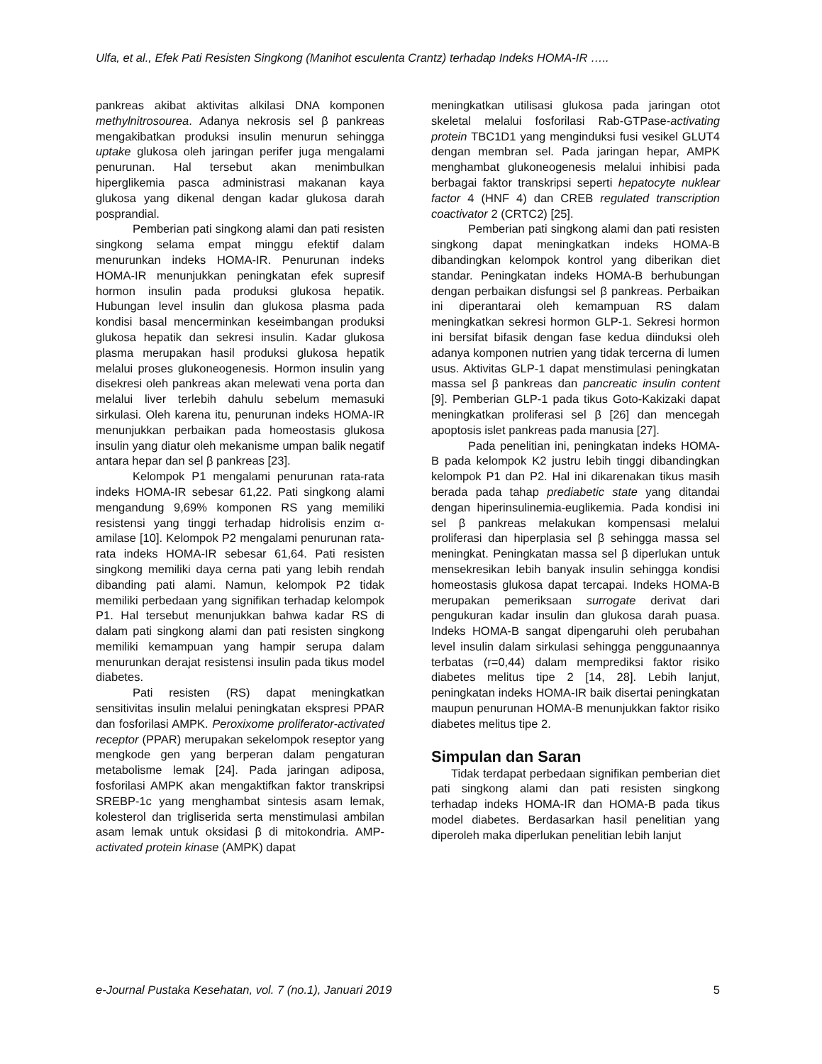Ulfa, et al., Efek Pati Resisten Singkong (Manihot esculenta Crantz) terhadap Indeks HOMA-IR …..
pankreas akibat aktivitas alkilasi DNA komponen methylnitrosourea. Adanya nekrosis sel β pankreas mengakibatkan produksi insulin menurun sehingga uptake glukosa oleh jaringan perifer juga mengalami penurunan. Hal tersebut akan menimbulkan hiperglikemia pasca administrasi makanan kaya glukosa yang dikenal dengan kadar glukosa darah posprandial.
Pemberian pati singkong alami dan pati resisten singkong selama empat minggu efektif dalam menurunkan indeks HOMA-IR. Penurunan indeks HOMA-IR menunjukkan peningkatan efek supresif hormon insulin pada produksi glukosa hepatik. Hubungan level insulin dan glukosa plasma pada kondisi basal mencerminkan keseimbangan produksi glukosa hepatik dan sekresi insulin. Kadar glukosa plasma merupakan hasil produksi glukosa hepatik melalui proses glukoneogenesis. Hormon insulin yang disekresi oleh pankreas akan melewati vena porta dan melalui liver terlebih dahulu sebelum memasuki sirkulasi. Oleh karena itu, penurunan indeks HOMA-IR menunjukkan perbaikan pada homeostasis glukosa insulin yang diatur oleh mekanisme umpan balik negatif antara hepar dan sel β pankreas [23].
Kelompok P1 mengalami penurunan rata-rata indeks HOMA-IR sebesar 61,22. Pati singkong alami mengandung 9,69% komponen RS yang memiliki resistensi yang tinggi terhadap hidrolisis enzim α-amilase [10]. Kelompok P2 mengalami penurunan rata-rata indeks HOMA-IR sebesar 61,64. Pati resisten singkong memiliki daya cerna pati yang lebih rendah dibanding pati alami. Namun, kelompok P2 tidak memiliki perbedaan yang signifikan terhadap kelompok P1. Hal tersebut menunjukkan bahwa kadar RS di dalam pati singkong alami dan pati resisten singkong memiliki kemampuan yang hampir serupa dalam menurunkan derajat resistensi insulin pada tikus model diabetes.
Pati resisten (RS) dapat meningkatkan sensitivitas insulin melalui peningkatan ekspresi PPAR dan fosforilasi AMPK. Peroxixome proliferator-activated receptor (PPAR) merupakan sekelompok reseptor yang mengkode gen yang berperan dalam pengaturan metabolisme lemak [24]. Pada jaringan adiposa, fosforilasi AMPK akan mengaktifkan faktor transkripsi SREBP-1c yang menghambat sintesis asam lemak, kolesterol dan trigliserida serta menstimulasi ambilan asam lemak untuk oksidasi β di mitokondria. AMP-activated protein kinase (AMPK) dapat
meningkatkan utilisasi glukosa pada jaringan otot skeletal melalui fosforilasi Rab-GTPase-activating protein TBC1D1 yang menginduksi fusi vesikel GLUT4 dengan membran sel. Pada jaringan hepar, AMPK menghambat glukoneogenesis melalui inhibisi pada berbagai faktor transkripsi seperti hepatocyte nuklear factor 4 (HNF 4) dan CREB regulated transcription coactivator 2 (CRTC2) [25].
Pemberian pati singkong alami dan pati resisten singkong dapat meningkatkan indeks HOMA-B dibandingkan kelompok kontrol yang diberikan diet standar. Peningkatan indeks HOMA-B berhubungan dengan perbaikan disfungsi sel β pankreas. Perbaikan ini diperantarai oleh kemampuan RS dalam meningkatkan sekresi hormon GLP-1. Sekresi hormon ini bersifat bifasik dengan fase kedua diinduksi oleh adanya komponen nutrien yang tidak tercerna di lumen usus. Aktivitas GLP-1 dapat menstimulasi peningkatan massa sel β pankreas dan pancreatic insulin content [9]. Pemberian GLP-1 pada tikus Goto-Kakizaki dapat meningkatkan proliferasi sel β [26] dan mencegah apoptosis islet pankreas pada manusia [27].
Pada penelitian ini, peningkatan indeks HOMA-B pada kelompok K2 justru lebih tinggi dibandingkan kelompok P1 dan P2. Hal ini dikarenakan tikus masih berada pada tahap prediabetic state yang ditandai dengan hiperinsulinemia-euglikemia. Pada kondisi ini sel β pankreas melakukan kompensasi melalui proliferasi dan hiperplasia sel β sehingga massa sel meningkat. Peningkatan massa sel β diperlukan untuk mensekresikan lebih banyak insulin sehingga kondisi homeostasis glukosa dapat tercapai. Indeks HOMA-B merupakan pemeriksaan surrogate derivat dari pengukuran kadar insulin dan glukosa darah puasa. Indeks HOMA-B sangat dipengaruhi oleh perubahan level insulin dalam sirkulasi sehingga penggunaannya terbatas (r=0,44) dalam memprediksi faktor risiko diabetes melitus tipe 2 [14, 28]. Lebih lanjut, peningkatan indeks HOMA-IR baik disertai peningkatan maupun penurunan HOMA-B menunjukkan faktor risiko diabetes melitus tipe 2.
Simpulan dan Saran
Tidak terdapat perbedaan signifikan pemberian diet pati singkong alami dan pati resisten singkong terhadap indeks HOMA-IR dan HOMA-B pada tikus model diabetes. Berdasarkan hasil penelitian yang diperoleh maka diperlukan penelitian lebih lanjut
e-Journal Pustaka Kesehatan, vol. 7 (no.1), Januari 2019 5